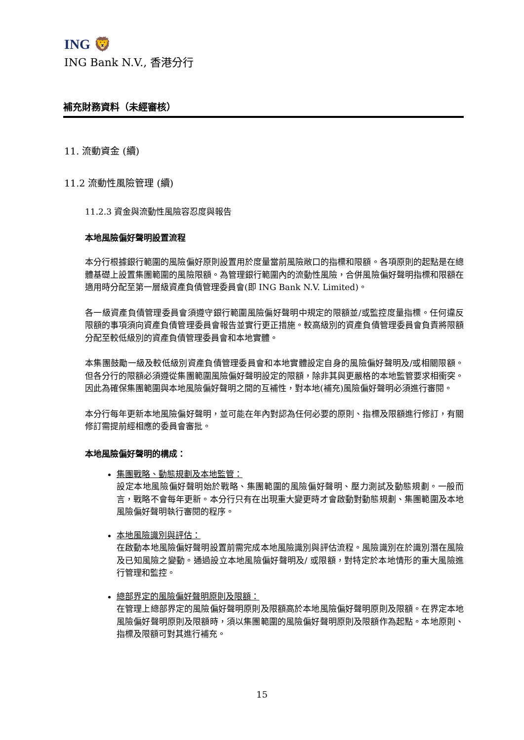ING 🦁
ING Bank N.V., 香港分行
補充財務資料（未經審核）
11. 流動資金 (續)
11.2 流動性風險管理 (續)
11.2.3 資金與流動性風險容忍度與報告
本地風險偏好聲明設置流程
本分行根據銀行範圍的風險偏好原則設置用於度量當前風險敞口的指標和限額。各項原則的起點是在總體基礎上設置集團範圍的風險限額。為管理銀行範圍內的流動性風險，合併風險偏好聲明指標和限額在適用時分配至第一層級資產負債管理委員會(即 ING Bank N.V. Limited)。
各一級資產負債管理委員會須遵守銀行範圍風險偏好聲明中規定的限額並/或監控度量指標。任何違反限額的事項須向資產負債管理委員會報告並實行更正措施。較高級別的資產負債管理委員會負責將限額分配至較低級別的資產負債管理委員會和本地實體。
本集團鼓勵一級及較低級別資產負債管理委員會和本地實體設定自身的風險偏好聲明及/或相關限額。但各分行的限額必須遵從集團範圍風險偏好聲明設定的限額，除非其與更嚴格的本地監管要求相衝突。因此為確保集團範圍與本地風險偏好聲明之間的互補性，對本地(補充)風險偏好聲明必須進行審閱。
本分行每年更新本地風險偏好聲明，並可能在年內對認為任何必要的原則、指標及限額進行修訂，有關修訂需提前經相應的委員會審批。
本地風險偏好聲明的構成：
集團戰略、動態規劃及本地監管：
設定本地風險偏好聲明始於戰略、集團範圍的風險偏好聲明、壓力測試及動態規劃。一般而言，戰略不會每年更新。本分行只有在出現重大變更時才會啟動對動態規劃、集團範圍及本地風險偏好聲明執行審閱的程序。
本地風險識別與評估：
在啟動本地風險偏好聲明設置前需完成本地風險識別與評估流程。風險識別在於識別潛在風險及已知風險之變動。通過設立本地風險偏好聲明及/ 或限額，對特定於本地情形的重大風險進行管理和監控。
總部界定的風險偏好聲明原則及限額：
在管理上總部界定的風險偏好聲明原則及限額高於本地風險偏好聲明原則及限額。在界定本地風險偏好聲明原則及限額時，須以集團範圍的風險偏好聲明原則及限額作為起點。本地原則、指標及限額可對其進行補充。
15